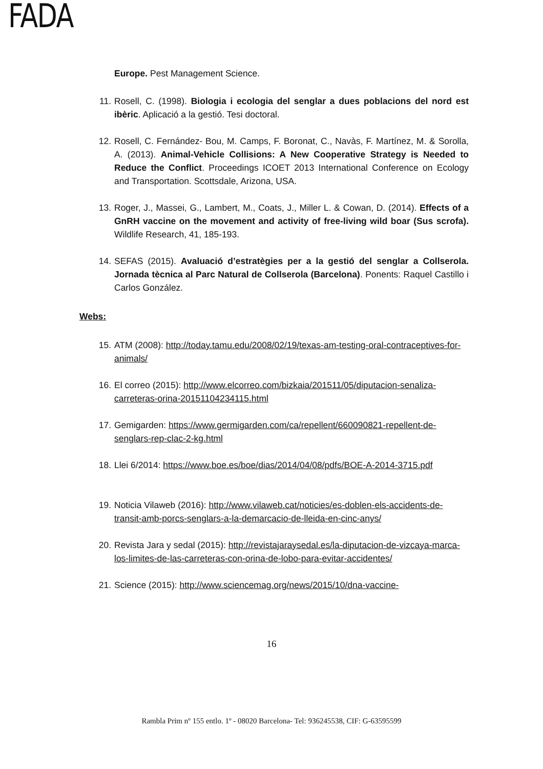FADA
Europe. Pest Management Science.
11. Rosell, C. (1998). Biologia i ecologia del senglar a dues poblacions del nord est ibèric. Aplicació a la gestió. Tesi doctoral.
12. Rosell, C. Fernández- Bou, M. Camps, F. Boronat, C., Navàs, F. Martínez, M. & Sorolla, A. (2013). Animal-Vehicle Collisions: A New Cooperative Strategy is Needed to Reduce the Conflict. Proceedings ICOET 2013 International Conference on Ecology and Transportation. Scottsdale, Arizona, USA.
13. Roger, J., Massei, G., Lambert, M., Coats, J., Miller L. & Cowan, D. (2014). Effects of a GnRH vaccine on the movement and activity of free-living wild boar (Sus scrofa). Wildlife Research, 41, 185-193.
14. SEFAS (2015). Avaluació d’estratègies per a la gestió del senglar a Collserola. Jornada tècnica al Parc Natural de Collserola (Barcelona). Ponents: Raquel Castillo i Carlos González.
Webs:
15. ATM (2008): http://today.tamu.edu/2008/02/19/texas-am-testing-oral-contraceptives-for-animals/
16. El correo (2015): http://www.elcorreo.com/bizkaia/201511/05/diputacion-senaliza-carreteras-orina-20151104234115.html
17. Gemigarden: https://www.germigarden.com/ca/repellent/660090821-repellent-de-senglars-rep-clac-2-kg.html
18. Llei 6/2014: https://www.boe.es/boe/dias/2014/04/08/pdfs/BOE-A-2014-3715.pdf
19. Noticia Vilaweb (2016): http://www.vilaweb.cat/noticies/es-doblen-els-accidents-de-transit-amb-porcs-senglars-a-la-demarcacio-de-lleida-en-cinc-anys/
20. Revista Jara y sedal (2015): http://revistajaraysedal.es/la-diputacion-de-vizcaya-marca-los-limites-de-las-carreteras-con-orina-de-lobo-para-evitar-accidentes/
21. Science (2015): http://www.sciencemag.org/news/2015/10/dna-vaccine-
16
Rambla Prim nº 155 entlo. 1º - 08020 Barcelona- Tel: 936245538, CIF: G-63595599